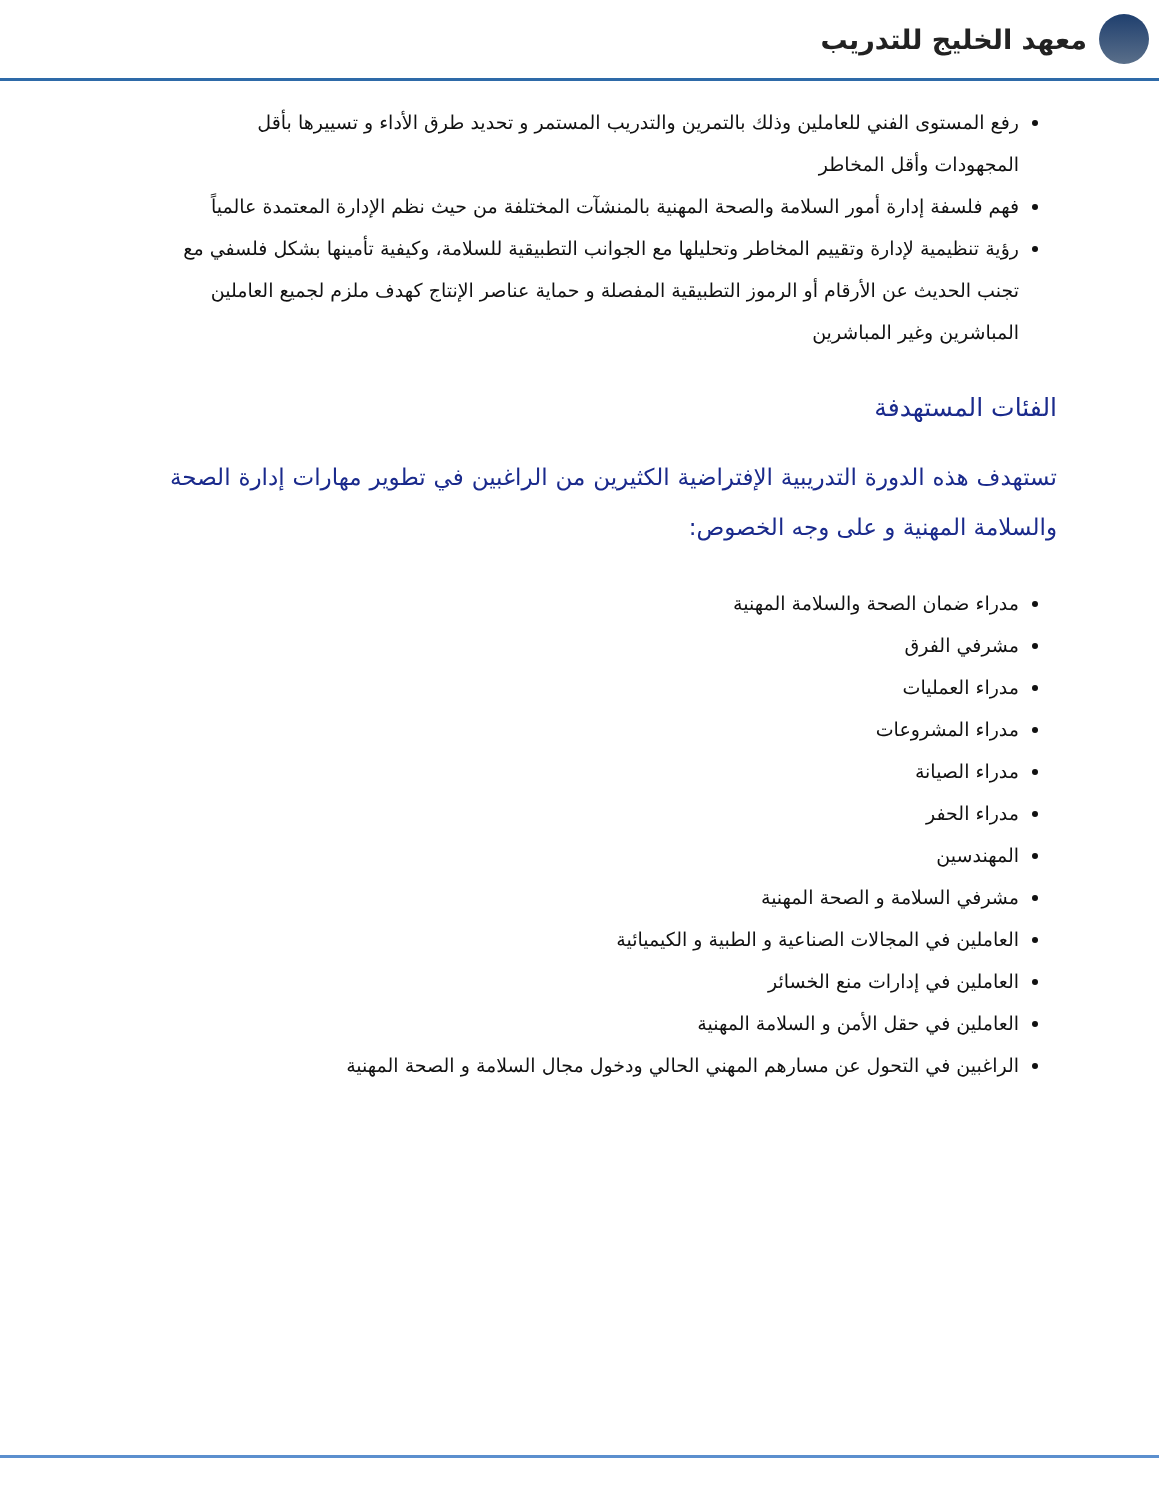معهد الخليج للتدريب
رفع المستوى الفني للعاملين وذلك بالتمرين والتدريب المستمر و تحديد طرق الأداء و تسييرها بأقل المجهودات وأقل المخاطر
فهم فلسفة إدارة أمور السلامة والصحة المهنية بالمنشآت المختلفة من حيث نظم الإدارة المعتمدة عالمياً
رؤية تنظيمية لإدارة وتقييم المخاطر وتحليلها مع الجوانب التطبيقية للسلامة، وكيفية تأمينها بشكل فلسفي مع تجنب الحديث عن الأرقام أو الرموز التطبيقية المفصلة و حماية عناصر الإنتاج كهدف ملزم لجميع العاملين المباشرين وغير المباشرين
الفئات المستهدفة
تستهدف هذه الدورة التدريبية الإفتراضية الكثيرين من الراغبين في تطوير مهارات إدارة الصحة والسلامة المهنية و على وجه الخصوص:
مدراء ضمان الصحة والسلامة المهنية
مشرفي الفرق
مدراء العمليات
مدراء المشروعات
مدراء الصيانة
مدراء الحفر
المهندسين
مشرفي السلامة و الصحة المهنية
العاملين في المجالات الصناعية و الطبية و الكيميائية
العاملين في إدارات منع الخسائر
العاملين في حقل الأمن و السلامة المهنية
الراغبين في التحول عن مسارهم المهني الحالي ودخول مجال السلامة و الصحة المهنية